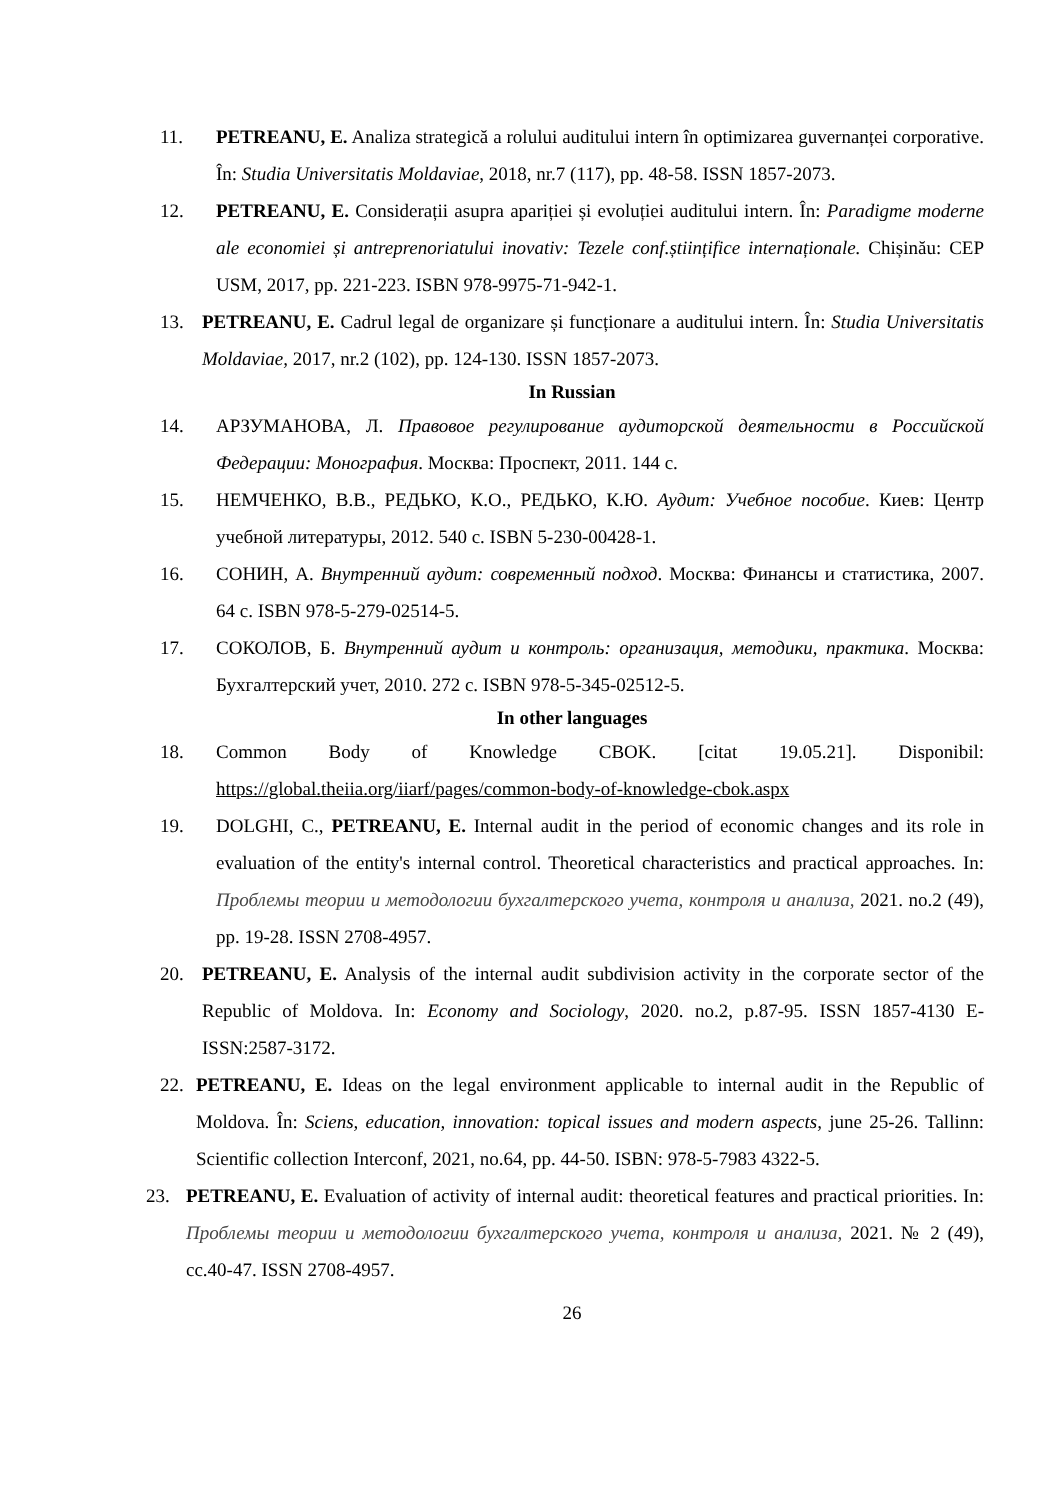11. PETREANU, E. Analiza strategică a rolului auditului intern în optimizarea guvernanței corporative. În: Studia Universitatis Moldaviae, 2018, nr.7 (117), pp. 48-58. ISSN 1857-2073.
12. PETREANU, E. Considerații asupra apariției și evoluției auditului intern. În: Paradigme moderne ale economiei și antreprenoriatului inovativ: Tezele conf.științifice internaționale. Chișinău: CEP USM, 2017, pp. 221-223. ISBN 978-9975-71-942-1.
13. PETREANU, E. Cadrul legal de organizare și funcționare a auditului intern. În: Studia Universitatis Moldaviae, 2017, nr.2 (102), pp. 124-130. ISSN 1857-2073.
In Russian
14. АРЗУМАНОВА, Л. Правовое регулирование аудиторской деятельности в Российской Федерации: Монография. Москва: Проспект, 2011. 144 с.
15. НЕМЧЕНКО, В.В., РЕДЬКО, К.О., РЕДЬКО, К.Ю. Аудит: Учебное пособие. Киев: Центр учебной литературы, 2012. 540 с. ISBN 5-230-00428-1.
16. СОНИН, А. Внутренний аудит: современный подход. Москва: Финансы и статистика, 2007. 64 с. ISBN 978-5-279-02514-5.
17. СОКОЛОВ, Б. Внутренний аудит и контроль: организация, методики, практика. Москва: Бухгалтерский учет, 2010. 272 с. ISBN 978-5-345-02512-5.
In other languages
18. Common Body of Knowledge CBOK. [citat 19.05.21]. Disponibil: https://global.theiia.org/iiarf/pages/common-body-of-knowledge-cbok.aspx
19. DOLGHI, C., PETREANU, E. Internal audit in the period of economic changes and its role in evaluation of the entity's internal control. Theoretical characteristics and practical approaches. In: Проблемы теории и методологии бухгалтерского учета, контроля и анализа, 2021. no.2 (49), pp. 19-28. ISSN 2708-4957.
20. PETREANU, E. Analysis of the internal audit subdivision activity in the corporate sector of the Republic of Moldova. In: Economy and Sociology, 2020. no.2, p.87-95. ISSN 1857-4130 E-ISSN:2587-3172.
22. PETREANU, E. Ideas on the legal environment applicable to internal audit in the Republic of Moldova. În: Sciens, education, innovation: topical issues and modern aspects, june 25-26. Tallinn: Scientific collection Interconf, 2021, no.64, pp. 44-50. ISBN: 978-5-7983 4322-5.
23. PETREANU, E. Evaluation of activity of internal audit: theoretical features and practical priorities. In: Проблемы теории и методологии бухгалтерского учета, контроля и анализа, 2021. № 2 (49), сс.40-47. ISSN 2708-4957.
26